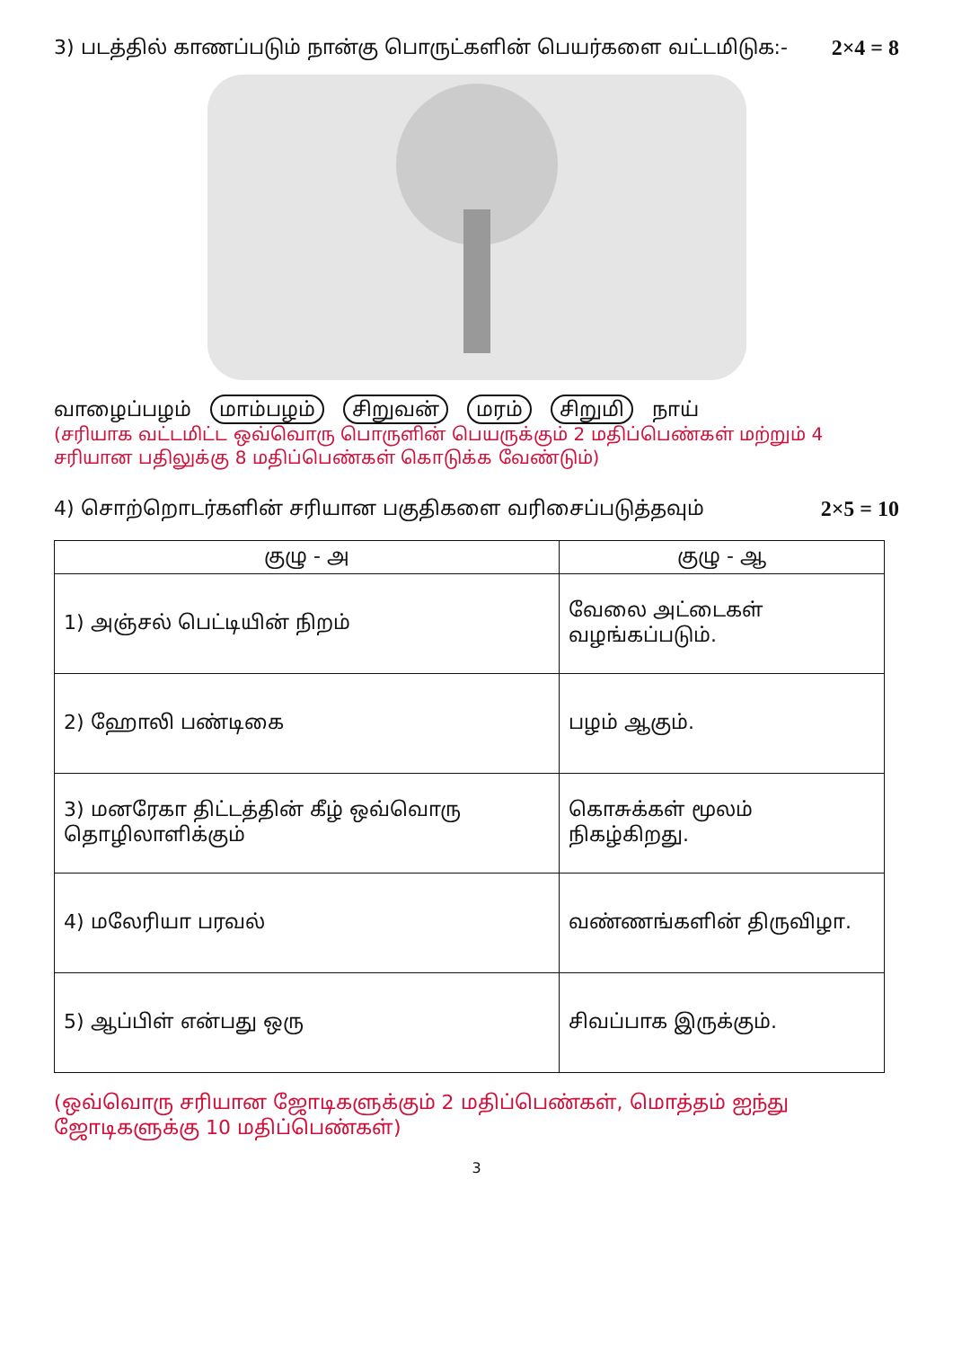3) படத்தில் காணப்படும் நான்கு பொருட்களின் பெயர்களை வட்டமிடுக:-
2×4 = 8
வாழைப்பழம் மாம்பழம் சிறுவன் மரம் சிறுமி நாய்
(சரியாக வட்டமிட்ட ஒவ்வொரு பொருளின் பெயருக்கும் 2 மதிப்பெண்கள் மற்றும் 4 சரியான பதிலுக்கு 8 மதிப்பெண்கள் கொடுக்க வேண்டும்)
4) சொற்றொடர்களின் சரியான பகுதிகளை வரிசைப்படுத்தவும்
2×5 = 10
| குழு - அ | குழு - ஆ |
| --- | --- |
| 1) அஞ்சல் பெட்டியின் நிறம் | வேலை அட்டைகள் வழங்கப்படும். |
| 2) ஹோலி பண்டிகை | பழம் ஆகும். |
| 3) மனரேகா திட்டத்தின் கீழ் ஒவ்வொரு தொழிலாளிக்கும் | கொசுக்கள் மூலம் நிகழ்கிறது. |
| 4) மலேரியா பரவல் | வண்ணங்களின் திருவிழா. |
| 5) ஆப்பிள் என்பது ஒரு | சிவப்பாக இருக்கும். |
(ஒவ்வொரு சரியான ஜோடிகளுக்கும் 2 மதிப்பெண்கள், மொத்தம் ஐந்து ஜோடிகளுக்கு 10 மதிப்பெண்கள்)
3